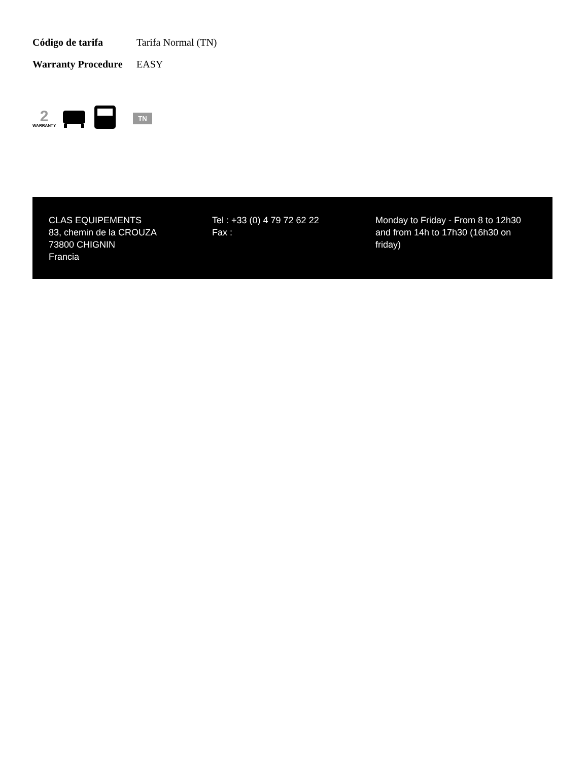| Código de tarifa | Tarifa Normal (TN) |
| Warranty Procedure | EASY |
2
WARRANTY
TN
CLAS EQUIPEMENTS
83, chemin de la CROUZA
73800 CHIGNIN
Francia
Tel : +33 (0) 4 79 72 62 22
Fax :
Monday to Friday - From 8 to 12h30 and from 14h to 17h30 (16h30 on friday)